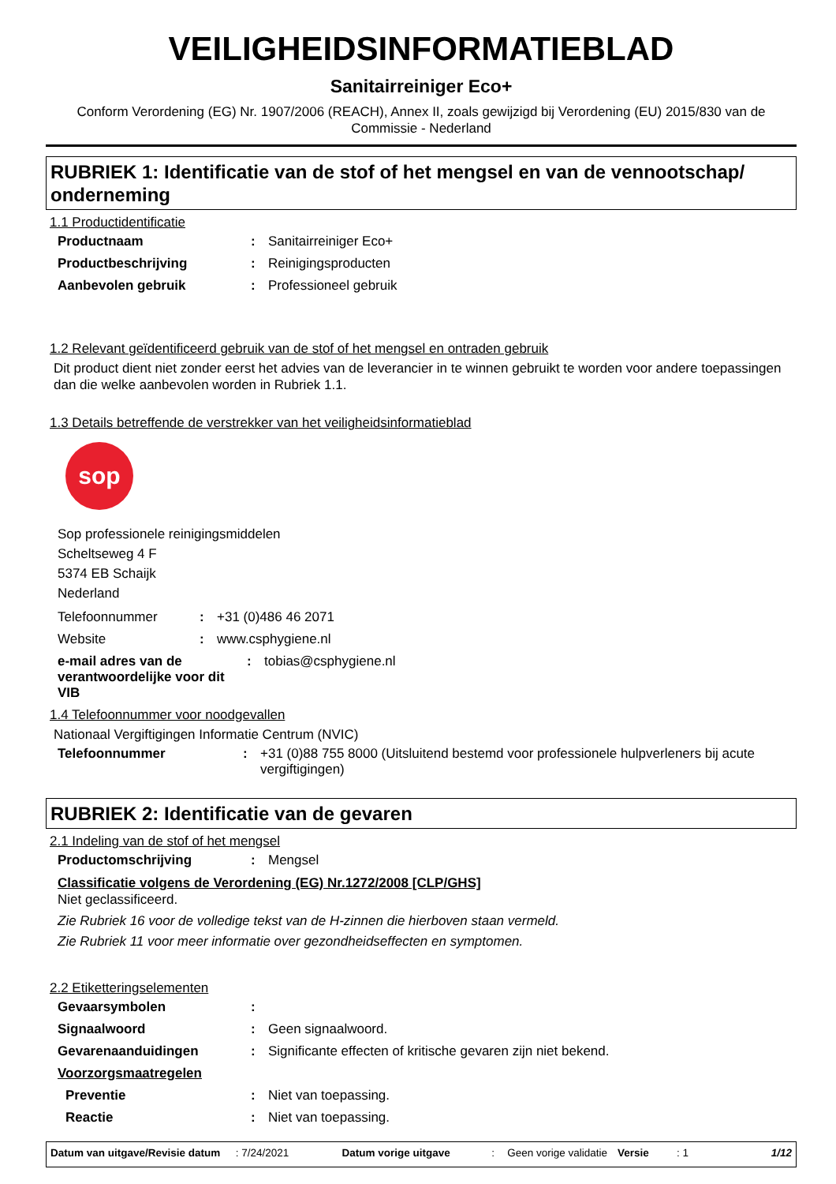VEILIGHEIDSINFORMATIEBLAD
Sanitairreiniger Eco+
Conform Verordening (EG) Nr. 1907/2006 (REACH), Annex II, zoals gewijzigd bij Verordening (EU) 2015/830 van de Commissie - Nederland
RUBRIEK 1: Identificatie van de stof of het mengsel en van de vennootschap/ onderneming
1.1 Productidentificatie
Productnaam: Sanitairreiniger Eco+
Productbeschrijving: Reinigingsproducten
Aanbevolen gebruik: Professioneel gebruik
1.2 Relevant geïdentificeerd gebruik van de stof of het mengsel en ontraden gebruik
Dit product dient niet zonder eerst het advies van de leverancier in te winnen gebruikt te worden voor andere toepassingen dan die welke aanbevolen worden in Rubriek 1.1.
1.3 Details betreffende de verstrekker van het veiligheidsinformatieblad
sop
Sop professionele reinigingsmiddelen
Scheltseweg 4 F
5374 EB Schaijk
Nederland
Telefoonnummer: +31 (0)486 46 2071
Website: www.csphygiene.nl
e-mail adres van de verantwoordelijke voor dit VIB: tobias@csphygiene.nl
1.4 Telefoonnummer voor noodgevallen
Nationaal Vergiftigingen Informatie Centrum (NVIC)
Telefoonnummer: +31 (0)88 755 8000 (Uitsluitend bestemd voor professionele hulpverleners bij acute vergiftigingen)
RUBRIEK 2: Identificatie van de gevaren
2.1 Indeling van de stof of het mengsel
Productomschrijving: Mengsel
Classificatie volgens de Verordening (EG) Nr.1272/2008 [CLP/GHS]
Niet geclassificeerd.
Zie Rubriek 16 voor de volledige tekst van de H-zinnen die hierboven staan vermeld.
Zie Rubriek 11 voor meer informatie over gezondheidseffecten en symptomen.
2.2 Etiketteringselementen
Gevaarsymbolen:
Signaalwoord: Geen signaalwoord.
Gevarenaanduidingen: Significante effecten of kritische gevaren zijn niet bekend.
Voorzorgsmaatregelen
Preventie: Niet van toepassing.
Reactie: Niet van toepassing.
Datum van uitgave/Revisie datum: 7/24/2021 Datum vorige uitgave: Geen vorige validatie Versie: 1 1/12